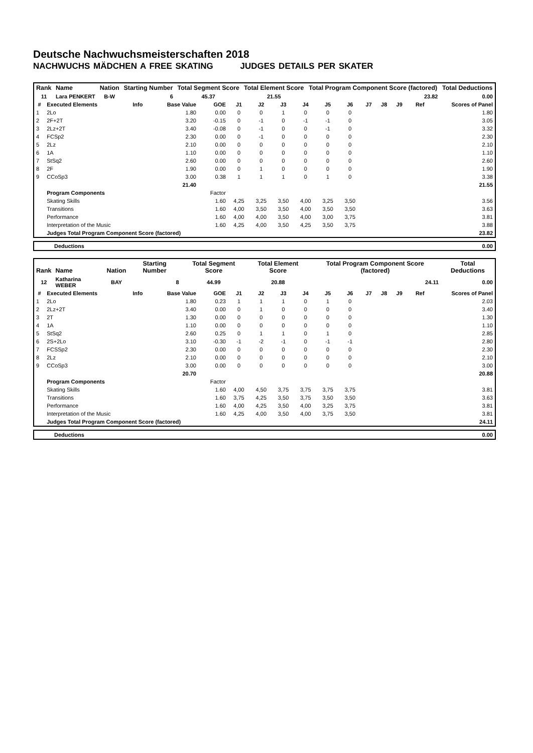Deutsche Nachwuchsmeisterschaften 2018
NACHWUCHS MÄDCHEN A FREE SKATING JUDGES DETAILS PER SKATER
| Rank | Name | Nation | Starting Number | Total Segment Score | Total Element Score | Total Program Component Score (factored) | Total Deductions |
| --- | --- | --- | --- | --- | --- | --- | --- |
| 11 | Lara PENKERT | B-W | 6 | 45.37 | 21.55 | 23.82 | 0.00 |
| # | Executed Elements | Info | Base Value | GOE | J1 | J2 | J3 | J4 | J5 | J6 | J7 | J8 | J9 | Ref | Scores of Panel |
| --- | --- | --- | --- | --- | --- | --- | --- | --- | --- | --- | --- | --- | --- | --- | --- |
| 1 | 2Lo | | 1.80 | 0.00 | 0 | 0 | 1 | 0 | 0 | 0 | | | | | 1.80 |
| 2 | 2F+2T | | 3.20 | -0.15 | 0 | -1 | 0 | -1 | -1 | 0 | | | | | 3.05 |
| 3 | 2Lz+2T | | 3.40 | -0.08 | 0 | -1 | 0 | 0 | -1 | 0 | | | | | 3.32 |
| 4 | FCSp2 | | 2.30 | 0.00 | 0 | -1 | 0 | 0 | 0 | 0 | | | | | 2.30 |
| 5 | 2Lz | | 2.10 | 0.00 | 0 | 0 | 0 | 0 | 0 | 0 | | | | | 2.10 |
| 6 | 1A | | 1.10 | 0.00 | 0 | 0 | 0 | 0 | 0 | 0 | | | | | 1.10 |
| 7 | StSq2 | | 2.60 | 0.00 | 0 | 0 | 0 | 0 | 0 | 0 | | | | | 2.60 |
| 8 | 2F | | 1.90 | 0.00 | 0 | 1 | 0 | 0 | 0 | 0 | | | | | 1.90 |
| 9 | CCoSp3 | | 3.00 | 0.38 | 1 | 1 | 1 | 0 | 1 | 0 | | | | | 3.38 |
| | | | 21.40 | | | | | | | | | | | | 21.55 |
| | Program Components | | | Factor | | | | | | | | | | | |
| | Skating Skills | | | 1.60 | 4,25 | 3,25 | 3,50 | 4,00 | 3,25 | 3,50 | | | | | 3.56 |
| | Transitions | | | 1.60 | 4,00 | 3,50 | 3,50 | 4,00 | 3,50 | 3,50 | | | | | 3.63 |
| | Performance | | | 1.60 | 4,00 | 4,00 | 3,50 | 4,00 | 3,00 | 3,75 | | | | | 3.81 |
| | Interpretation of the Music | | | 1.60 | 4,25 | 4,00 | 3,50 | 4,25 | 3,50 | 3,75 | | | | | 3.88 |
| | Judges Total Program Component Score (factored) | | | | | | | | | | | | | | 23.82 |
| Deductions | 0.00 |
| --- | --- |
| Rank | Name | Nation | Starting Number | Total Segment Score | Total Element Score | Total Program Component Score (factored) | Total Deductions |
| --- | --- | --- | --- | --- | --- | --- | --- |
| 12 | Katharina WEBER | BAY | 8 | 44.99 | 20.88 | 24.11 | 0.00 |
| # | Executed Elements | Info | Base Value | GOE | J1 | J2 | J3 | J4 | J5 | J6 | J7 | J8 | J9 | Ref | Scores of Panel |
| --- | --- | --- | --- | --- | --- | --- | --- | --- | --- | --- | --- | --- | --- | --- | --- |
| 1 | 2Lo | | 1.80 | 0.23 | 1 | 1 | 1 | 0 | 1 | 0 | | | | | 2.03 |
| 2 | 2Lz+2T | | 3.40 | 0.00 | 0 | 1 | 0 | 0 | 0 | 0 | | | | | 3.40 |
| 3 | 2T | | 1.30 | 0.00 | 0 | 0 | 0 | 0 | 0 | 0 | | | | | 1.30 |
| 4 | 1A | | 1.10 | 0.00 | 0 | 0 | 0 | 0 | 0 | 0 | | | | | 1.10 |
| 5 | StSq2 | | 2.60 | 0.25 | 0 | 1 | 1 | 0 | 1 | 0 | | | | | 2.85 |
| 6 | 2S+2Lo | | 3.10 | -0.30 | -1 | -2 | -1 | 0 | -1 | -1 | | | | | 2.80 |
| 7 | FCSSp2 | | 2.30 | 0.00 | 0 | 0 | 0 | 0 | 0 | 0 | | | | | 2.30 |
| 8 | 2Lz | | 2.10 | 0.00 | 0 | 0 | 0 | 0 | 0 | 0 | | | | | 2.10 |
| 9 | CCoSp3 | | 3.00 | 0.00 | 0 | 0 | 0 | 0 | 0 | 0 | | | | | 3.00 |
| | | | 20.70 | | | | | | | | | | | | 20.88 |
| | Program Components | | | Factor | | | | | | | | | | | |
| | Skating Skills | | | 1.60 | 4,00 | 4,50 | 3,75 | 3,75 | 3,75 | 3,75 | | | | | 3.81 |
| | Transitions | | | 1.60 | 3,75 | 4,25 | 3,50 | 3,75 | 3,50 | 3,50 | | | | | 3.63 |
| | Performance | | | 1.60 | 4,00 | 4,25 | 3,50 | 4,00 | 3,25 | 3,75 | | | | | 3.81 |
| | Interpretation of the Music | | | 1.60 | 4,25 | 4,00 | 3,50 | 4,00 | 3,75 | 3,50 | | | | | 3.81 |
| | Judges Total Program Component Score (factored) | | | | | | | | | | | | | | 24.11 |
| Deductions | 0.00 |
| --- | --- |